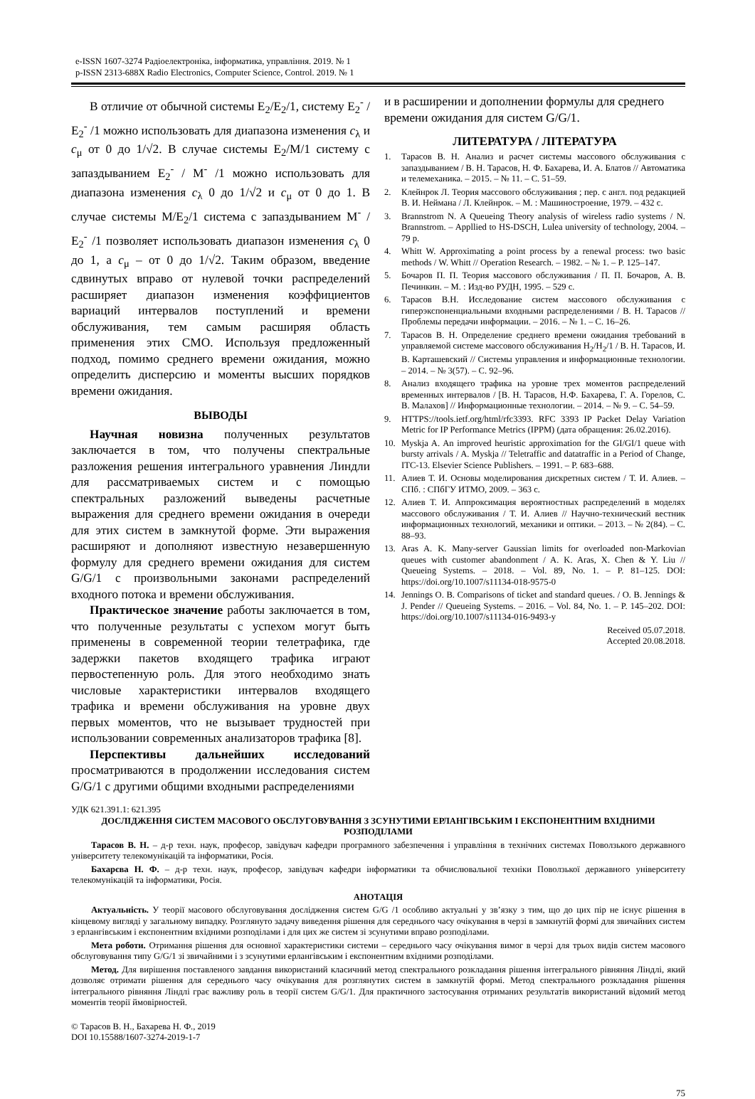e-ISSN 1607-3274 Радіоелектроніка, інформатика, управління. 2019. № 1
p-ISSN 2313-688X Radio Electronics, Computer Science, Control. 2019. № 1
В отличие от обычной системы E<sub>2</sub>/E<sub>2</sub>/1, систему E<sub>2</sub><sup>-</sup> / E<sub>2</sub><sup>-</sup> /1 можно использовать для диапазона изменения c<sub>λ</sub> и c<sub>μ</sub> от 0 до 1/√2. В случае системы E<sub>2</sub>/M/1 систему с запаздыванием E<sub>2</sub><sup>-</sup> / M<sup>-</sup> /1 можно использовать для диапазона изменения c<sub>λ</sub> 0 до 1/√2 и c<sub>μ</sub> от 0 до 1. В случае системы M/E<sub>2</sub>/1 система с запаздыванием M<sup>-</sup> / E<sub>2</sub><sup>-</sup> /1 позволяет использовать диапазон изменения c<sub>λ</sub> 0 до 1, а c<sub>μ</sub> – от 0 до 1/√2. Таким образом, введение сдвинутых вправо от нулевой точки распределений расширяет диапазон изменения коэффициентов вариаций интервалов поступлений и времени обслуживания, тем самым расширяя область применения этих СМО. Используя предложенный подход, помимо среднего времени ожидания, можно определить дисперсию и моменты высших порядков времени ожидания.
ВЫВОДЫ
Научная новизна полученных результатов заключается в том, что получены спектральные разложения решения интегрального уравнения Линдли для рассматриваемых систем и с помощью спектральных разложений выведены расчетные выражения для среднего времени ожидания в очереди для этих систем в замкнутой форме. Эти выражения расширяют и дополняют известную незавершенную формулу для среднего времени ожидания для систем G/G/1 с произвольными законами распределений входного потока и времени обслуживания.
Практическое значение работы заключается в том, что полученные результаты с успехом могут быть применены в современной теории телетрафика, где задержки пакетов входящего трафика играют первостепенную роль. Для этого необходимо знать числовые характеристики интервалов входящего трафика и времени обслуживания на уровне двух первых моментов, что не вызывает трудностей при использовании современных анализаторов трафика [8].
Перспективы дальнейших исследований просматриваются в продолжении исследования систем G/G/1 с другими общими входными распределениями
и в расширении и дополнении формулы для среднего времени ожидания для систем G/G/1.
ЛИТЕРАТУРА / ЛІТЕРАТУРА
1. Тарасов В. Н. Анализ и расчет системы массового обслуживания с запаздыванием / В. Н. Тарасов, Н. Ф. Бахарева, И. А. Блатов // Автоматика и телемеханика. – 2015. – № 11. – С. 51–59.
2. Клейнрок Л. Теория массового обслуживания ; пер. с англ. под редакцией В. И. Неймана / Л. Клейнрок. – М. : Машиностроение, 1979. – 432 с.
3. Brannstrom N. A Queueing Theory analysis of wireless radio systems / N. Brannstrom. – Appllied to HS-DSCH, Lulea university of technology, 2004. –79 p.
4. Whitt W. Approximating a point process by a renewal process: two basic methods / W. Whitt // Operation Research. – 1982. – № 1. – P. 125–147.
5. Бочаров П. П. Теория массового обслуживания / П. П. Бочаров, А. В. Печинкин. – М. : Изд-во РУДН, 1995. – 529 с.
6. Тарасов В.Н. Исследование систем массового обслуживания с гиперэкспоненциальными входными распределениями / В. Н. Тарасов // Проблемы передачи информации. – 2016. – № 1. – С. 16–26.
7. Тарасов В. Н. Определение среднего времени ожидания требований в управляемой системе массового обслуживания H<sub>2</sub>/H<sub>2</sub>/1 / В. Н. Тарасов, И. В. Карташевский // Системы управления и информационные технологии. – 2014. – № 3(57). – С. 92–96.
8. Анализ входящего трафика на уровне трех моментов распределений временных интервалов / [В. Н. Тарасов, Н.Ф. Бахарева, Г. А. Горелов, С. В. Малахов] // Информационные технологии. – 2014. – № 9. – С. 54–59.
9. HTTPS://tools.ietf.org/html/rfc3393. RFC 3393 IP Packet Delay Variation Metric for IP Performance Metrics (IPPM) (дата обращения: 26.02.2016).
10. Myskja A. An improved heuristic approximation for the GI/GI/1 queue with bursty arrivals / A. Myskja // Teletraffic and datatraffic in a Period of Change, ITC-13. Elsevier Science Publishers. – 1991. – P. 683–688.
11. Алиев Т. И. Основы моделирования дискретных систем / Т. И. Алиев. – СПб. : СПбГУ ИТМО, 2009. – 363 с.
12. Алиев Т. И. Аппроксимация вероятностных распределений в моделях массового обслуживания / Т. И. Алиев // Научно-технический вестник информационных технологий, механики и оптики. – 2013. – № 2(84). – С. 88–93.
13. Aras A. K. Many-server Gaussian limits for overloaded non-Markovian queues with customer abandonment / A. K. Aras, X. Chen & Y. Liu // Queueing Systems. – 2018. – Vol. 89, No. 1. – P. 81–125. DOI: https://doi.org/10.1007/s11134-018-9575-0
14. Jennings O. B. Comparisons of ticket and standard queues. / O. B. Jennings & J. Pender // Queueing Systems. – 2016. – Vol. 84, No. 1. – P. 145–202. DOI: https://doi.org/10.1007/s11134-016-9493-y
Received 05.07.2018.
Accepted 20.08.2018.
УДК 621.391.1: 621.395
ДОСЛІДЖЕННЯ СИСТЕМ МАСОВОГО ОБСЛУГОВУВАННЯ З ЗСУНУТИМИ ЕРЛАНГІВСЬКИМ І ЕКСПОНЕНТНИМ ВХІДНИМИ РОЗПОДІЛАМИ
Тарасов В. Н. – д-р техн. наук, професор, завідувач кафедри програмного забезпечення і управління в технічних системах Поволзького державного університету телекомунікацій та інформатики, Росія.
Бахарєва Н. Ф. – д-р техн. наук, професор, завідувач кафедри інформатики та обчислювальної техніки Поволзької державного університету телекомунікацій та інформатики, Росія.
АНОТАЦІЯ
Актуальність. У теорії масового обслуговування дослідження систем G/G /1 особливо актуальні у зв’язку з тим, що до цих пір не існує рішення в кінцевому вигляді у загальному випадку. Розглянуто задачу виведення рішення для середнього часу очікування в черзі в замкнутій формі для звичайних систем з ерлангівським і експонентним вхідними розподілами і для цих же систем зі зсунутими вправо розподілами.
Мета роботи. Отримання рішення для основної характеристики системи – середнього часу очікування вимог в черзі для трьох видів систем масового обслуговування типу G/G/1 зі звичайними і з зсунутими ерлангівським і експонентним вхідними розподілами.
Метод. Для вирішення поставленого завдання використаний класичний метод спектрального розкладання рішення інтегрального рівняння Ліндлі, який дозволяє отримати рішення для середнього часу очікування для розглянутих систем в замкнутій формі. Метод спектрального розкладання рішення інтегрального рівняння Ліндлі грає важливу роль в теорії систем G/G/1. Для практичного застосування отриманих результатів використаний відомий метод моментів теорії ймовірностей.
© Тарасов В. Н., Бахарева Н. Ф., 2019
DOI 10.15588/1607-3274-2019-1-7
75